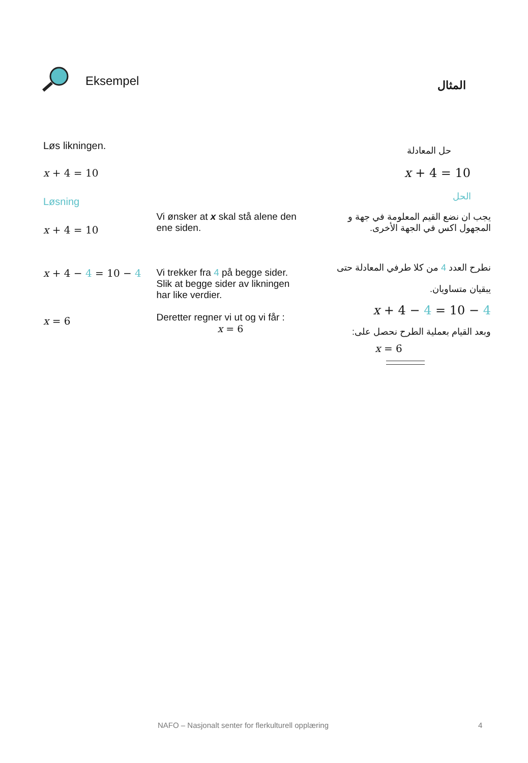Eksempel المثال
Løs likningen. حل المعادلة
x + 4 = 10 x + 4 = 10
Løsning الحل
x + 4 = 10
Vi ønsker at x skal stå alene den ene siden.
يجب ان نضع القيم المعلومة في جهة و المجهول اكس في الجهة الأخرى.
x + 4 − 4 = 10 − 4
x = 6
Vi trekker fra 4 på begge sider. Slik at begge sider av likningen har like verdier.
Deretter regner vi ut og vi får :
x = 6
نطرح العدد 4 من كلا طرفي المعادلة حتى يبقيان متساويان.
x + 4 − 4 = 10 − 4
وبعد القيام بعملية الطرح نحصل على:
x = 6
NAFO – Nasjonalt senter for flerkulturell opplæring
4